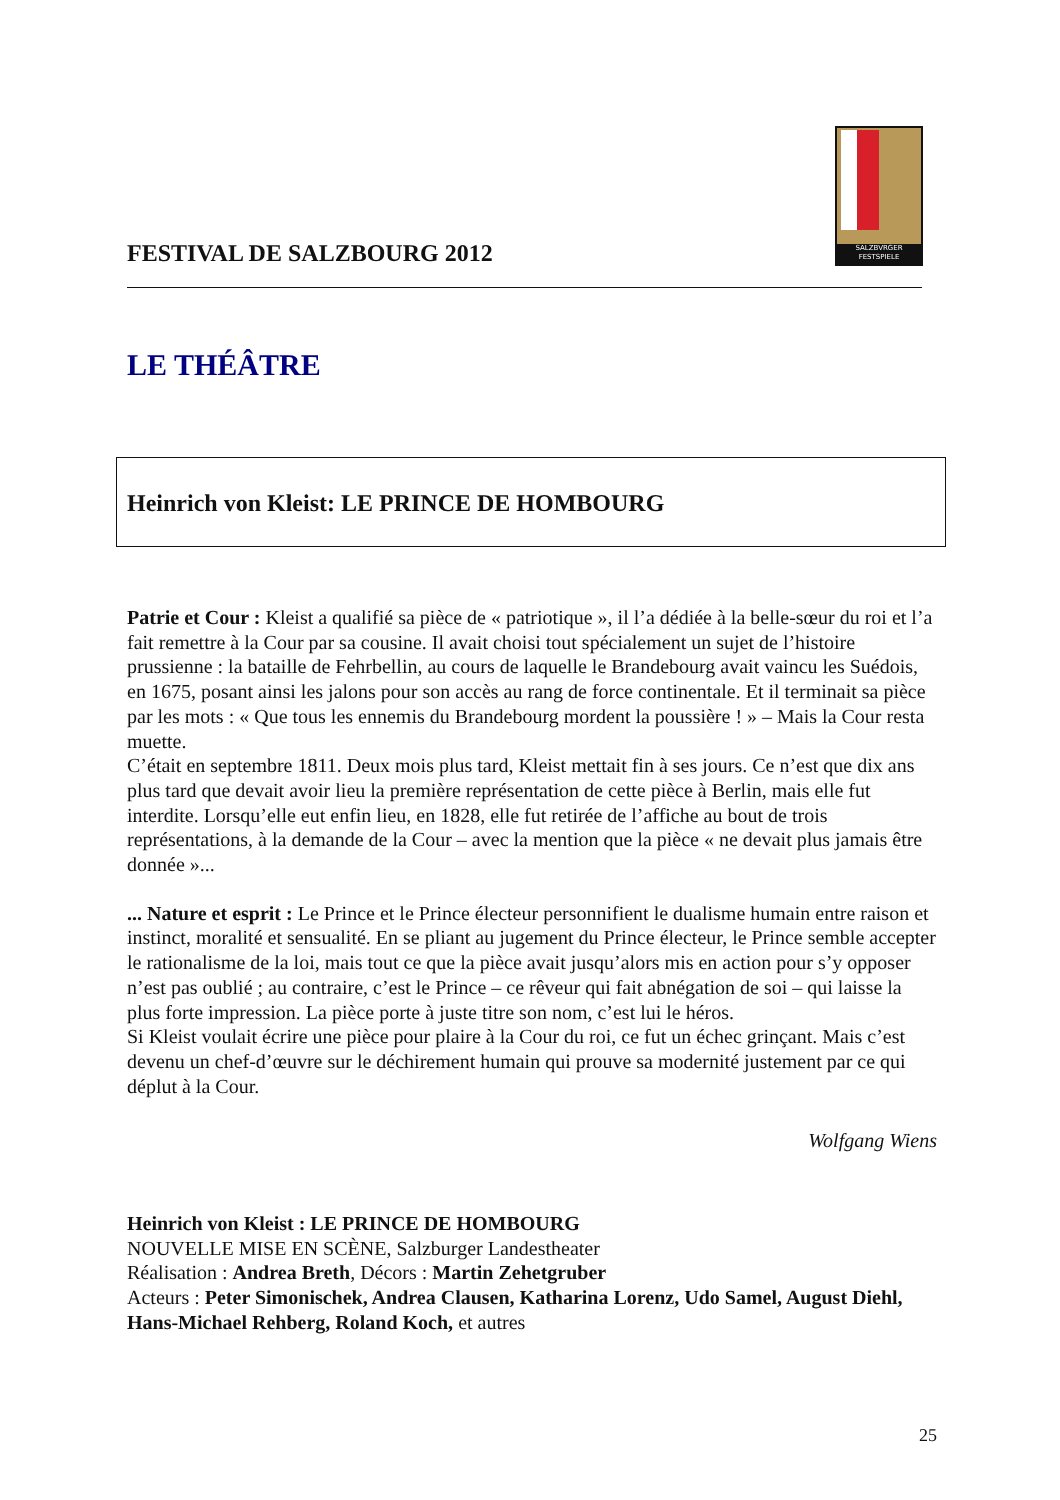SALZBVRGER FESTSPIELE
FESTIVAL DE SALZBOURG 2012
LE THÉÂTRE
Heinrich von Kleist: LE PRINCE DE HOMBOURG
Patrie et Cour : Kleist a qualifié sa pièce de « patriotique », il l’a dédiée à la belle-sœur du roi et l’a fait remettre à la Cour par sa cousine. Il avait choisi tout spécialement un sujet de l’histoire prussienne : la bataille de Fehrbellin, au cours de laquelle le Brandebourg avait vaincu les Suédois, en 1675, posant ainsi les jalons pour son accès au rang de force continentale. Et il terminait sa pièce par les mots : « Que tous les ennemis du Brandebourg mordent la poussière ! » – Mais la Cour resta muette.
C’était en septembre 1811. Deux mois plus tard, Kleist mettait fin à ses jours. Ce n’est que dix ans plus tard que devait avoir lieu la première représentation de cette pièce à Berlin, mais elle fut interdite. Lorsqu’elle eut enfin lieu, en 1828, elle fut retirée de l’affiche au bout de trois représentations, à la demande de la Cour – avec la mention que la pièce « ne devait plus jamais être donnée »...
... Nature et esprit : Le Prince et le Prince électeur personnifient le dualisme humain entre raison et instinct, moralité et sensualité. En se pliant au jugement du Prince électeur, le Prince semble accepter le rationalisme de la loi, mais tout ce que la pièce avait jusqu’alors mis en action pour s’y opposer n’est pas oublié ; au contraire, c’est le Prince – ce rêveur qui fait abnégation de soi – qui laisse la plus forte impression. La pièce porte à juste titre son nom, c’est lui le héros.
Si Kleist voulait écrire une pièce pour plaire à la Cour du roi, ce fut un échec grinçant. Mais c’est devenu un chef-d’œuvre sur le déchirement humain qui prouve sa modernité justement par ce qui déplut à la Cour.
Wolfgang Wiens
Heinrich von Kleist : LE PRINCE DE HOMBOURG
NOUVELLE MISE EN SCÈNE, Salzburger Landestheater
Réalisation : Andrea Breth, Décors : Martin Zehetgruber
Acteurs : Peter Simonischek, Andrea Clausen, Katharina Lorenz, Udo Samel, August Diehl, Hans-Michael Rehberg, Roland Koch, et autres
25